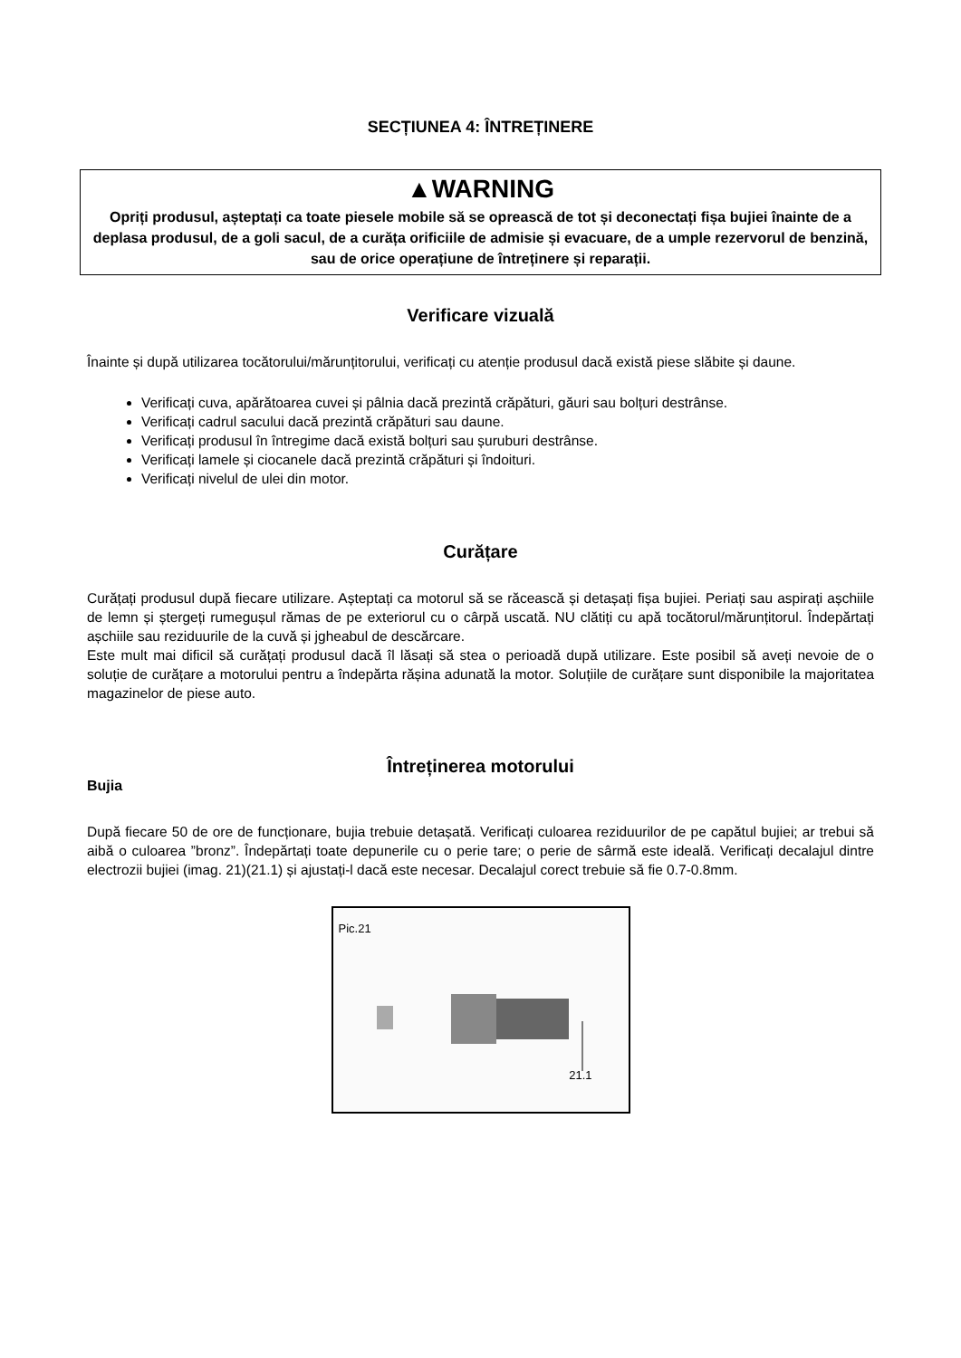SECȚIUNEA 4: ÎNTREȚINERE
▲WARNING
Opriți produsul, așteptați ca toate piesele mobile să se oprească de tot și deconectați fișa bujiei înainte de a deplasa produsul, de a goli sacul, de a curăța orificiile de admisie și evacuare, de a umple rezervorul de benzină, sau de orice operațiune de întreținere și reparații.
Verificare vizuală
Înainte și după utilizarea tocătorului/mărunțitorului, verificați cu atenție produsul dacă există piese slăbite și daune.
Verificați cuva, apărătoarea cuvei și pâlnia dacă prezintă crăpături, găuri sau bolțuri destrânse.
Verificați cadrul sacului dacă prezintă crăpături sau daune.
Verificați produsul în întregime dacă există bolțuri sau șuruburi destrânse.
Verificați lamele și ciocanele dacă prezintă crăpături și îndoituri.
Verificați nivelul de ulei din motor.
Curățare
Curățați produsul după fiecare utilizare. Așteptați ca motorul să se răcească și detașați fișa bujiei. Periați sau aspirați așchiile de lemn și ștergeți rumegușul rămas de pe exteriorul cu o cârpă uscată. NU clătiți cu apă tocătorul/mărunțitorul. Îndepărtați așchiile sau reziduurile de la cuvă și jgheabul de descărcare.
Este mult mai dificil să curățați produsul dacă îl lăsați să stea o perioadă după utilizare. Este posibil să aveți nevoie de o soluție de curățare a motorului pentru a îndepărta rășina adunată la motor. Soluțiile de curățare sunt disponibile la majoritatea magazinelor de piese auto.
Întreținerea motorului
Bujia
După fiecare 50 de ore de funcționare, bujia trebuie detașată. Verificați culoarea reziduurilor de pe capătul bujiei; ar trebui să aibă o culoarea ”bronz”. Îndepărtați toate depunerile cu o perie tare; o perie de sârmă este ideală. Verificați decalajul dintre electrozii bujiei (imag. 21)(21.1) și ajustați-l dacă este necesar. Decalajul corect trebuie să fie 0.7-0.8mm.
Pic.21
21.1